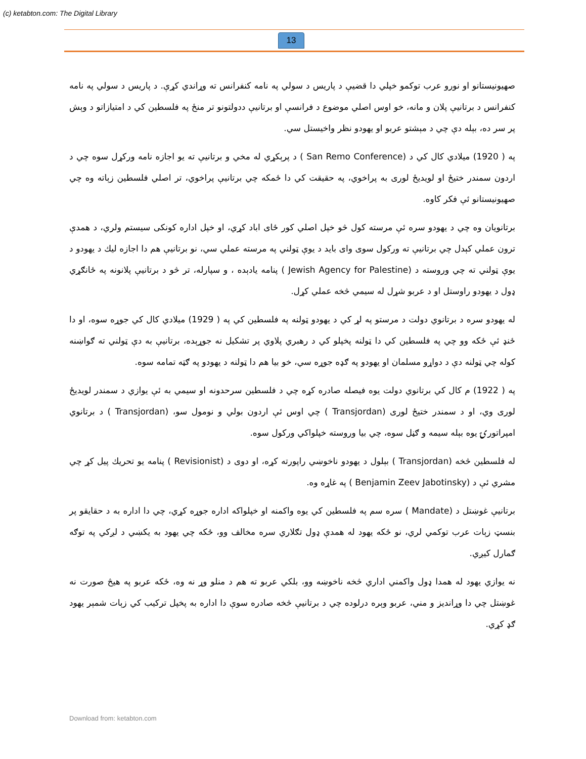(c) ketabton.com: The Digital Library
13
صهیونیستانو او نورو عرب توکمو خپلي دا قضیې د پاریس د سولي په نامه کنفرانس ته وړاندي کړې. د پاریس د سولي په نامه کنفرانس د برتانیې پلان و مانه، خو اوس اصلي موضوع د فرانسې او برتانیې ددولتونو تر منځ په فلسطین کي د امتیازاتو د وېش پر سر ده، بېله دې چي د مېشتو عربو او یهودو نظر واخیستل سي.
په ( 1920) میلادي کال کي د (San Remo Conference ) د پرېکړي له مخي و برتانیې ته یو اجازه نامه ورکړل سوه چي د اردون سمندر ختیځ او لویدیځ لوری به پراخوي، په حقیقت کي دا ځمکه چي برتانیې پراخوي، تر اصلي فلسطین زېاته وه چي صهیونیستانو ئې فکر کاوه.
برتانویان وه چي د یهودو سره ئې مرسته کول څو خپل اصلي کور ځای اباد کړي، او خپل اداره کونکی سیستم ولري، د همدې ترون عملي کېدل چي برتانیې ته ورکول سوی وای باید د یوې ټولني په مرسته عملي سي، نو برتانیې هم دا اجازه لیك د یهودو د یوې ټولني ته چي وروسته د (Jewish Agency for Palestine ) پنامه یادېده ، و سپارله، تر څو د برتانیې پلانونه په ځانګړي ډول د یهودو راوستل او د عربو شړل له سیمي څخه عملي کړل.
له یهودو سره د برتانوي دولت د مرستو په لړ کي د یهودو ټولنه په فلسطین کي په ( 1929) میلادي کال کي جوړه سوه، او دا ځنډ ئې ځکه وو چي په فلسطین کي دا ټولنه پخپلو کي د رهبري پلاوي پر تشکیل نه جوړېده، برتانیې به دې ټولني ته ګواښنه کوله چي ټولنه دې د دواړو مسلمان او یهودو په ګډه جوړه سي، خو بیا هم دا ټولنه د یهودو په ګټه تمامه سوه.
په ( 1922) م کال کي برتانوي دولت یوه فیصله صادره کړه چي د فلسطین سرحدونه او سیمي به ئې یوازي د سمندر لویدیځ لوری وي، او د سمندر ختیځ لوری (Transjordan ) چي اوس ئې اردون بولي و نومول سو، (Transjordan ) د برتانوي امپراتورۍ یوه بېله سیمه و ګڼل سوه، چي بیا وروسته خپلواکي ورکول سوه.
له فلسطین څخه (Transjordan ) بېلول د یهودو ناخوښي راپورته کړه، او دوی د (Revisionist ) پنامه یو تحریك پیل کړ چي مشري ئې د (Benjamin Zeev Jabotinsky ) په غاړه وه.
برتانیې غوښتل د (Mandate ) سره سم په فلسطین کي یوه واکمنه او خپلواکه اداره جوړه کړي، چي دا اداره به د حقایقو پر بنسټ زېات عرب توکمي لري، نو ځکه یهود له همدې ډول تګلاري سره مخالف وو، ځکه چي یهود به یکښي د لږکي په توګه ګمارل کیږي.
نه یوازي یهود له همدا ډول واکمني اداري څخه ناخوښه وو، بلکي عربو ته هم د منلو وړ نه وه، ځکه عربو په هیڅ صورت نه غوښتل چي دا وړاندیز و مني، عربو وېره درلوده چي د برتانیې څخه صادره سوې دا اداره به پخپل ترکیب کي زېات شمېر یهود ګډ کړي.
Download from: ketabton.com